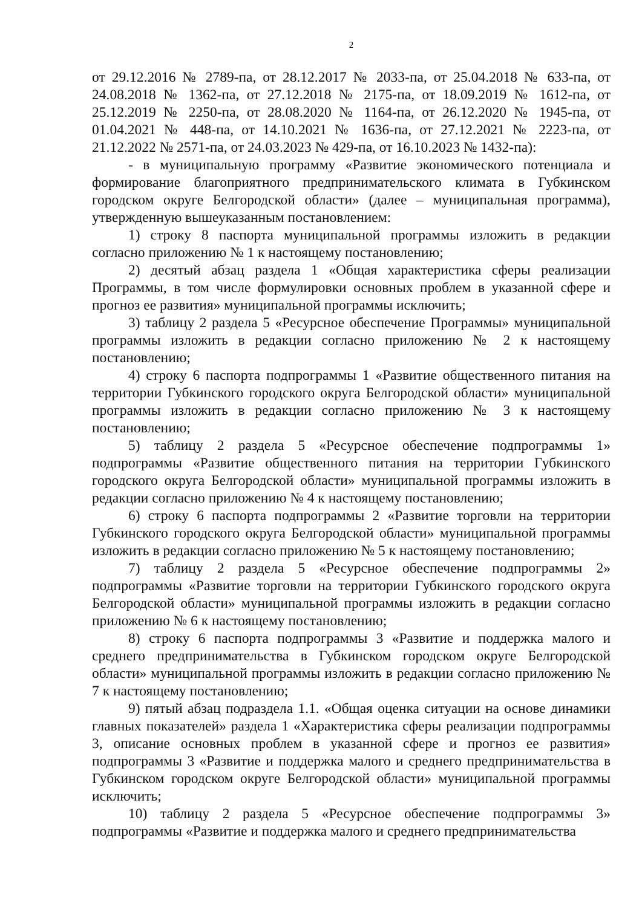2
от 29.12.2016 № 2789-па, от 28.12.2017 № 2033-па, от 25.04.2018 № 633-па, от 24.08.2018 № 1362-па, от 27.12.2018 № 2175-па, от 18.09.2019 № 1612-па, от 25.12.2019 № 2250-па, от 28.08.2020 № 1164-па, от 26.12.2020 № 1945-па, от 01.04.2021 № 448-па, от 14.10.2021 № 1636-па, от 27.12.2021 № 2223-па, от 21.12.2022 № 2571-па, от 24.03.2023 № 429-па, от 16.10.2023 № 1432-па):
- в муниципальную программу «Развитие экономического потенциала и формирование благоприятного предпринимательского климата в Губкинском городском округе Белгородской области» (далее – муниципальная программа), утвержденную вышеуказанным постановлением:
1) строку 8 паспорта муниципальной программы изложить в редакции согласно приложению № 1 к настоящему постановлению;
2) десятый абзац раздела 1 «Общая характеристика сферы реализации Программы, в том числе формулировки основных проблем в указанной сфере и прогноз ее развития» муниципальной программы исключить;
3) таблицу 2 раздела 5 «Ресурсное обеспечение Программы» муниципальной программы изложить в редакции согласно приложению № 2 к настоящему постановлению;
4) строку 6 паспорта подпрограммы 1 «Развитие общественного питания на территории Губкинского городского округа Белгородской области» муниципальной программы изложить в редакции согласно приложению № 3 к настоящему постановлению;
5) таблицу 2 раздела 5 «Ресурсное обеспечение подпрограммы 1» подпрограммы «Развитие общественного питания на территории Губкинского городского округа Белгородской области» муниципальной программы изложить в редакции согласно приложению № 4 к настоящему постановлению;
6) строку 6 паспорта подпрограммы 2 «Развитие торговли на территории Губкинского городского округа Белгородской области» муниципальной программы изложить в редакции согласно приложению № 5 к настоящему постановлению;
7) таблицу 2 раздела 5 «Ресурсное обеспечение подпрограммы 2» подпрограммы «Развитие торговли на территории Губкинского городского округа Белгородской области» муниципальной программы изложить в редакции согласно приложению № 6 к настоящему постановлению;
8) строку 6 паспорта подпрограммы 3 «Развитие и поддержка малого и среднего предпринимательства в Губкинском городском округе Белгородской области» муниципальной программы изложить в редакции согласно приложению № 7 к настоящему постановлению;
9) пятый абзац подраздела 1.1. «Общая оценка ситуации на основе динамики главных показателей» раздела 1 «Характеристика сферы реализации подпрограммы 3, описание основных проблем в указанной сфере и прогноз ее развития» подпрограммы 3 «Развитие и поддержка малого и среднего предпринимательства в Губкинском городском округе Белгородской области» муниципальной программы исключить;
10) таблицу 2 раздела 5 «Ресурсное обеспечение подпрограммы 3» подпрограммы «Развитие и поддержка малого и среднего предпринимательства